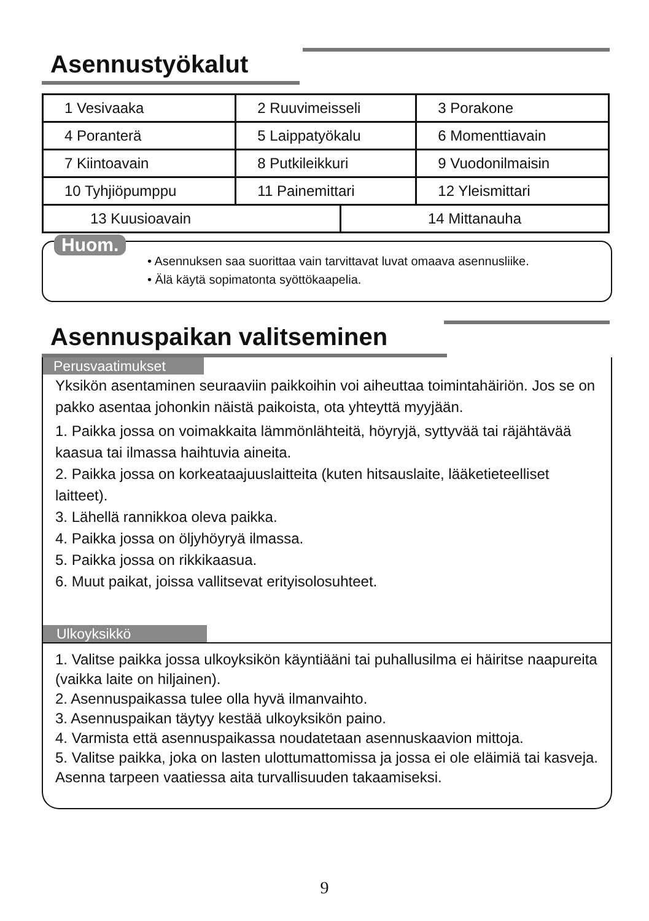Asennustyökalut
| 1 Vesivaaka | 2 Ruuvimeisseli | 3 Porakone |
| 4 Poranterä | 5 Laippatyökalu | 6 Momenttiavain |
| 7 Kiintoavain | 8 Putkileikkuri | 9 Vuodonilmaisin |
| 10 Tyhjiöpumppu | 11 Painemittari | 12 Yleismittari |
| 13 Kuusioavain | 14 Mittanauha |
Huom.
• Asennuksen saa suorittaa vain tarvittavat luvat omaava asennusliike.
• Älä käytä sopimatonta syöttökaapelia.
Asennuspaikan valitseminen
Perusvaatimukset
Yksikön asentaminen seuraaviin paikkoihin voi aiheuttaa toimintahäiriön. Jos se on pakko asentaa johonkin näistä paikoista, ota yhteyttä myyjään.
1. Paikka jossa on voimakkaita lämmönlähteitä, höyryjä, syttyvää tai räjähtävää kaasua tai ilmassa haihtuvia aineita.
2. Paikka jossa on korkeataajuuslaitteita (kuten hitsauslaite, lääketieteelliset laitteet).
3. Lähellä rannikkoa oleva paikka.
4. Paikka jossa on öljyhöyryä ilmassa.
5. Paikka jossa on rikkikaasua.
6. Muut paikat, joissa vallitsevat erityisolosuhteet.
Ulkoyksikkö
1. Valitse paikka jossa ulkoyksikön käyntiääni tai puhallusilma ei häiritse naapureita (vaikka laite on hiljainen).
2. Asennuspaikassa tulee olla hyvä ilmanvaihto.
3. Asennuspaikan täytyy kestää ulkoyksikön paino.
4. Varmista että asennuspaikassa noudatetaan asennuskaavion mittoja.
5. Valitse paikka, joka on lasten ulottumattomissa ja jossa ei ole eläimiä tai kasveja. Asenna tarpeen vaatiessa aita turvallisuuden takaamiseksi.
9